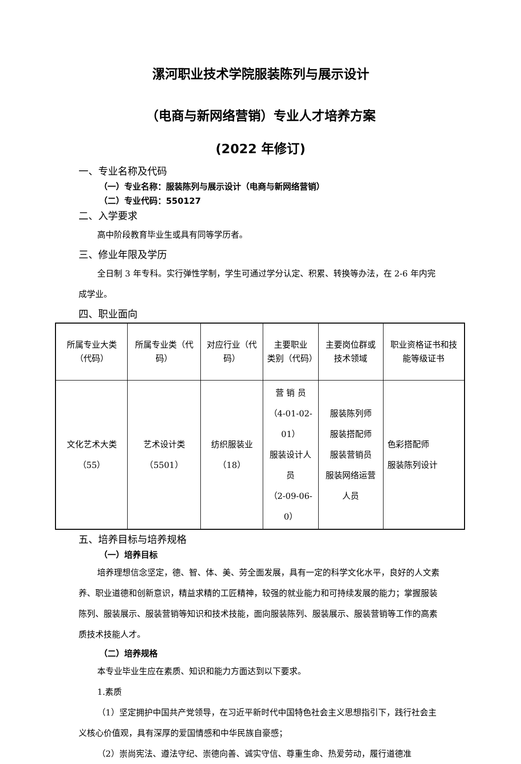漯河职业技术学院服装陈列与展示设计
（电商与新网络营销）专业人才培养方案
(2022 年修订)
一、专业名称及代码
（一）专业名称：服装陈列与展示设计（电商与新网络营销）
（二）专业代码：550127
二、入学要求
高中阶段教育毕业生或具有同等学历者。
三、修业年限及学历
全日制 3 年专科。实行弹性学制，学生可通过学分认定、积累、转换等办法，在 2-6 年内完成学业。
四、职业面向
| 所属专业大类（代码） | 所属专业类（代码） | 对应行业（代码） | 主要职业 类别（代码） | 主要岗位群或技术领域 | 职业资格证书和技能等级证书 |
| 文化艺术大类（55） | 艺术设计类（5501） | 纺织服装业（18） | 营 销 员 （4-01-02-01） 服装设计人员 （2-09-06-0） | 服装陈列师 服装搭配师 服装营销员 服装网络运营人员 | 色彩搭配师 服装陈列设计 |
五、培养目标与培养规格
（一）培养目标
培养理想信念坚定，德、智、体、美、劳全面发展，具有一定的科学文化水平，良好的人文素养、职业道德和创新意识，精益求精的工匠精神，较强的就业能力和可持续发展的能力；掌握服装陈列、服装展示、服装营销等知识和技术技能，面向服装陈列、服装展示、服装营销等工作的高素质技术技能人才。
（二）培养规格
本专业毕业生应在素质、知识和能力方面达到以下要求。
1.素质
（1）坚定拥护中国共产党领导，在习近平新时代中国特色社会主义思想指引下，践行社会主义核心价值观，具有深厚的爱国情感和中华民族自豪感；
（2）崇尚宪法、遵法守纪、崇德向善、诚实守信、尊重生命、热爱劳动，履行道德准